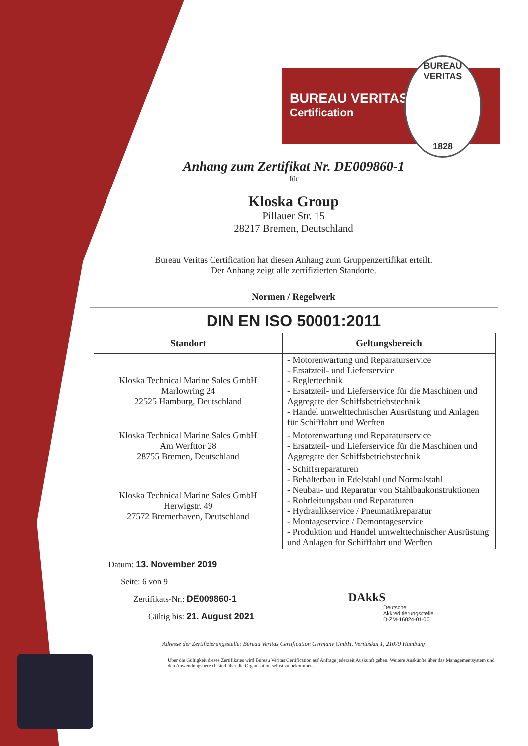BUREAU VERITAS
Certification
BUREAU VERITAS
1828
Anhang zum Zertifikat Nr. DE009860-1
für
Kloska Group
Pillauer Str. 15
28217 Bremen, Deutschland
Bureau Veritas Certification hat diesen Anhang zum Gruppenzertifikat erteilt.
Der Anhang zeigt alle zertifizierten Standorte.
Normen / Regelwerk
DIN EN ISO 50001:2011
| Standort | Geltungsbereich |
| --- | --- |
| Kloska Technical Marine Sales GmbH Marlowring 24 22525 Hamburg, Deutschland | - Motorenwartung und Reparaturservice - Ersatzteil- und Lieferservice - Reglertechnik - Ersatzteil- und Lieferservice für die Maschinen und Aggregate der Schiffsbetriebstechnik - Handel umwelttechnischer Ausrüstung und Anlagen für Schifffahrt und Werften |
| Kloska Technical Marine Sales GmbH Am Werfttor 28 28755 Bremen, Deutschland | - Motorenwartung und Reparaturservice - Ersatzteil- und Lieferservice für die Maschinen und Aggregate der Schiffsbetriebstechnik |
| Kloska Technical Marine Sales GmbH Herwigstr. 49 27572 Bremerhaven, Deutschland | - Schiffsreparaturen - Behälterbau in Edelstahl und Normalstahl - Neubau- und Reparatur von Stahlbaukonstruktionen - Rohrleitungsbau und Reparaturen - Hydraulikservice / Pneumatikreparatur - Montageservice / Demontageservice - Produktion und Handel umwelttechnischer Ausrüstung und Anlagen für Schifffahrt und Werften |
Datum: 13. November 2019
Seite: 6 von 9
Zertifikats-Nr.: DE009860-1
Gültig bis: 21. August 2021
DAkkS
Deutsche
Akkreditierungsstelle
D-ZM-16024-01-00
Adresse der Zertifizierungsstelle: Bureau Veritas Certification Germany GmbH, Veritaskai 1, 21079 Hamburg
Über die Gültigkeit dieses Zertifikates wird Bureau Veritas Certification auf Anfrage jederzeit Auskunft geben. Weitere Auskünfte über das Managementsystem und den Anwendungsbereich sind über die Organisation selbst zu bekommen.